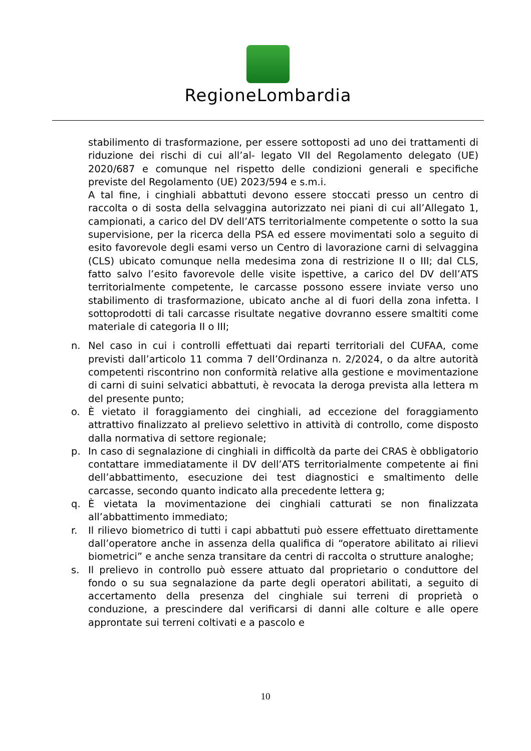RegioneLombardia
stabilimento di trasformazione, per essere sottoposti ad uno dei trattamenti di riduzione dei rischi di cui all’al- legato VII del Regolamento delegato (UE) 2020/687 e comunque nel rispetto delle condizioni generali e specifiche previste del Regolamento (UE) 2023/594 e s.m.i.
A tal fine, i cinghiali abbattuti devono essere stoccati presso un centro di raccolta o di sosta della selvaggina autorizzato nei piani di cui all’Allegato 1, campionati, a carico del DV dell’ATS territorialmente competente o sotto la sua supervisione, per la ricerca della PSA ed essere movimentati solo a seguito di esito favorevole degli esami verso un Centro di lavorazione carni di selvaggina (CLS) ubicato comunque nella medesima zona di restrizione II o III; dal CLS, fatto salvo l’esito favorevole delle visite ispettive, a carico del DV dell’ATS territorialmente competente, le carcasse possono essere inviate verso uno stabilimento di trasformazione, ubicato anche al di fuori della zona infetta. I sottoprodotti di tali carcasse risultate negative dovranno essere smaltiti come materiale di categoria II o III;
n. Nel caso in cui i controlli effettuati dai reparti territoriali del CUFAA, come previsti dall’articolo 11 comma 7 dell’Ordinanza n. 2/2024, o da altre autorità competenti riscontrino non conformità relative alla gestione e movimentazione di carni di suini selvatici abbattuti, è revocata la deroga prevista alla lettera m del presente punto;
o. È vietato il foraggiamento dei cinghiali, ad eccezione del foraggiamento attrattivo finalizzato al prelievo selettivo in attività di controllo, come disposto dalla normativa di settore regionale;
p. In caso di segnalazione di cinghiali in difficoltà da parte dei CRAS è obbligatorio contattare immediatamente il DV dell’ATS territorialmente competente ai fini dell’abbattimento, esecuzione dei test diagnostici e smaltimento delle carcasse, secondo quanto indicato alla precedente lettera g;
q. È vietata la movimentazione dei cinghiali catturati se non finalizzata all’abbattimento immediato;
r. Il rilievo biometrico di tutti i capi abbattuti può essere effettuato direttamente dall’operatore anche in assenza della qualifica di “operatore abilitato ai rilievi biometrici” e anche senza transitare da centri di raccolta o strutture analoghe;
s. Il prelievo in controllo può essere attuato dal proprietario o conduttore del fondo o su sua segnalazione da parte degli operatori abilitati, a seguito di accertamento della presenza del cinghiale sui terreni di proprietà o conduzione, a prescindere dal verificarsi di danni alle colture e alle opere approntate sui terreni coltivati e a pascolo e
10